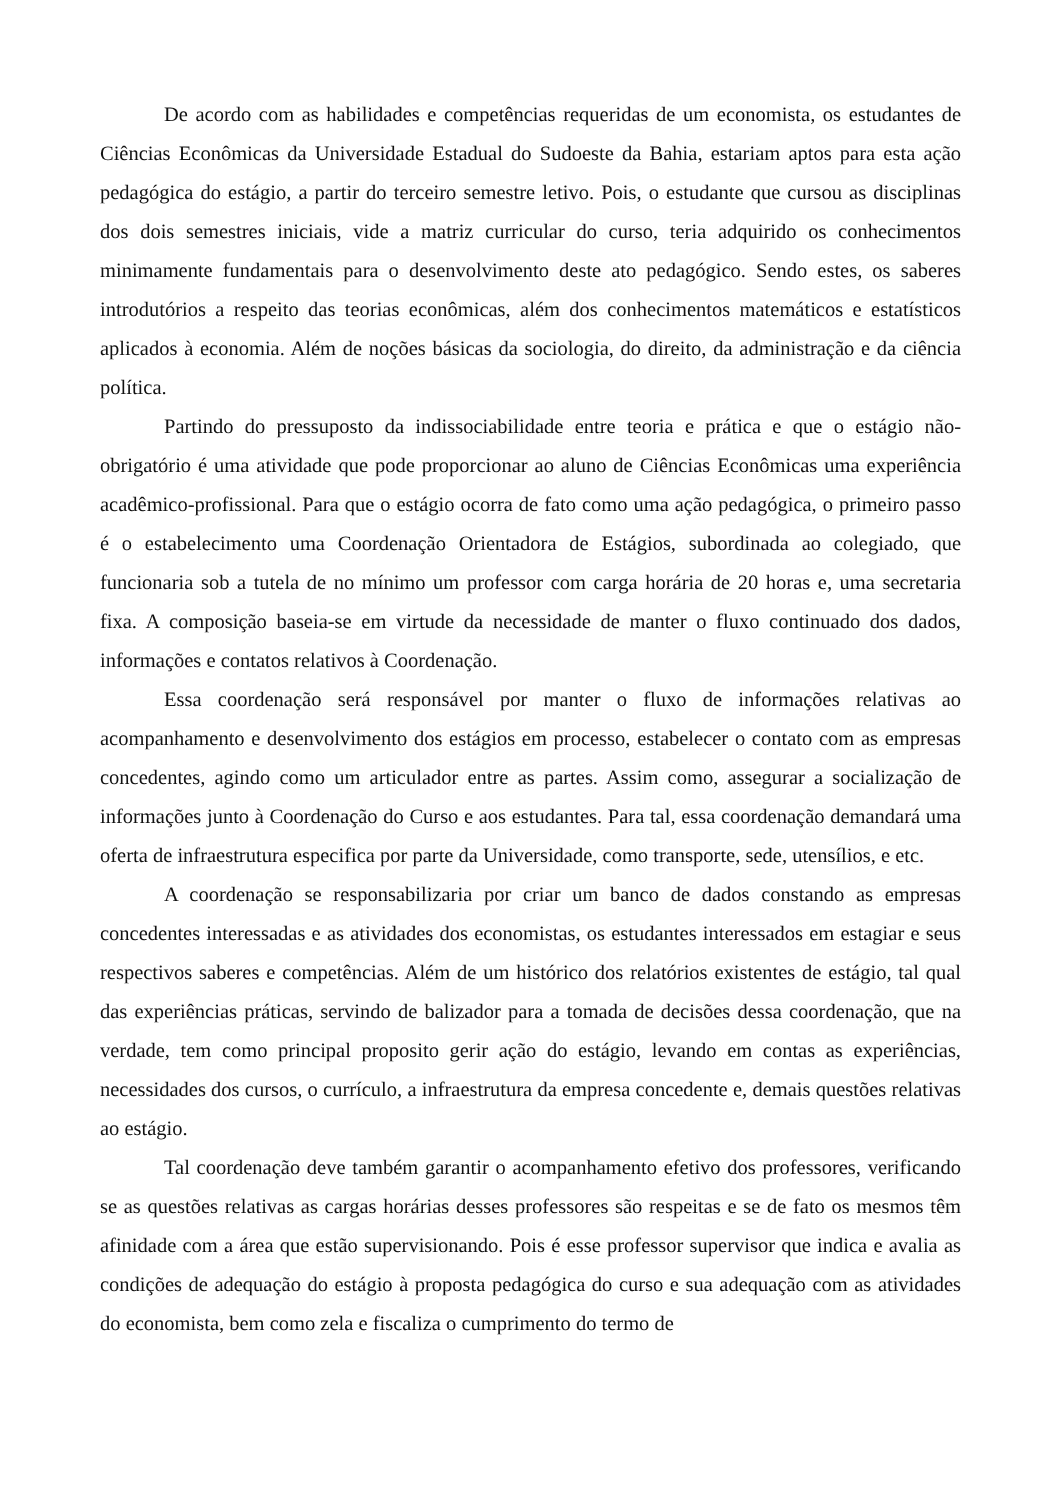De acordo com as habilidades e competências requeridas de um economista, os estudantes de Ciências Econômicas da Universidade Estadual do Sudoeste da Bahia, estariam aptos para esta ação pedagógica do estágio, a partir do terceiro semestre letivo. Pois, o estudante que cursou as disciplinas dos dois semestres iniciais, vide a matriz curricular do curso, teria adquirido os conhecimentos minimamente fundamentais para o desenvolvimento deste ato pedagógico. Sendo estes, os saberes introdutórios a respeito das teorias econômicas, além dos conhecimentos matemáticos e estatísticos aplicados à economia. Além de noções básicas da sociologia, do direito, da administração e da ciência política.
Partindo do pressuposto da indissociabilidade entre teoria e prática e que o estágio não-obrigatório é uma atividade que pode proporcionar ao aluno de Ciências Econômicas uma experiência acadêmico-profissional. Para que o estágio ocorra de fato como uma ação pedagógica, o primeiro passo é o estabelecimento uma Coordenação Orientadora de Estágios, subordinada ao colegiado, que funcionaria sob a tutela de no mínimo um professor com carga horária de 20 horas e, uma secretaria fixa. A composição baseia-se em virtude da necessidade de manter o fluxo continuado dos dados, informações e contatos relativos à Coordenação.
Essa coordenação será responsável por manter o fluxo de informações relativas ao acompanhamento e desenvolvimento dos estágios em processo, estabelecer o contato com as empresas concedentes, agindo como um articulador entre as partes. Assim como, assegurar a socialização de informações junto à Coordenação do Curso e aos estudantes. Para tal, essa coordenação demandará uma oferta de infraestrutura especifica por parte da Universidade, como transporte, sede, utensílios, e etc.
A coordenação se responsabilizaria por criar um banco de dados constando as empresas concedentes interessadas e as atividades dos economistas, os estudantes interessados em estagiar e seus respectivos saberes e competências. Além de um histórico dos relatórios existentes de estágio, tal qual das experiências práticas, servindo de balizador para a tomada de decisões dessa coordenação, que na verdade, tem como principal proposito gerir ação do estágio, levando em contas as experiências, necessidades dos cursos, o currículo, a infraestrutura da empresa concedente e, demais questões relativas ao estágio.
Tal coordenação deve também garantir o acompanhamento efetivo dos professores, verificando se as questões relativas as cargas horárias desses professores são respeitas e se de fato os mesmos têm afinidade com a área que estão supervisionando. Pois é esse professor supervisor que indica e avalia as condições de adequação do estágio à proposta pedagógica do curso e sua adequação com as atividades do economista, bem como zela e fiscaliza o cumprimento do termo de